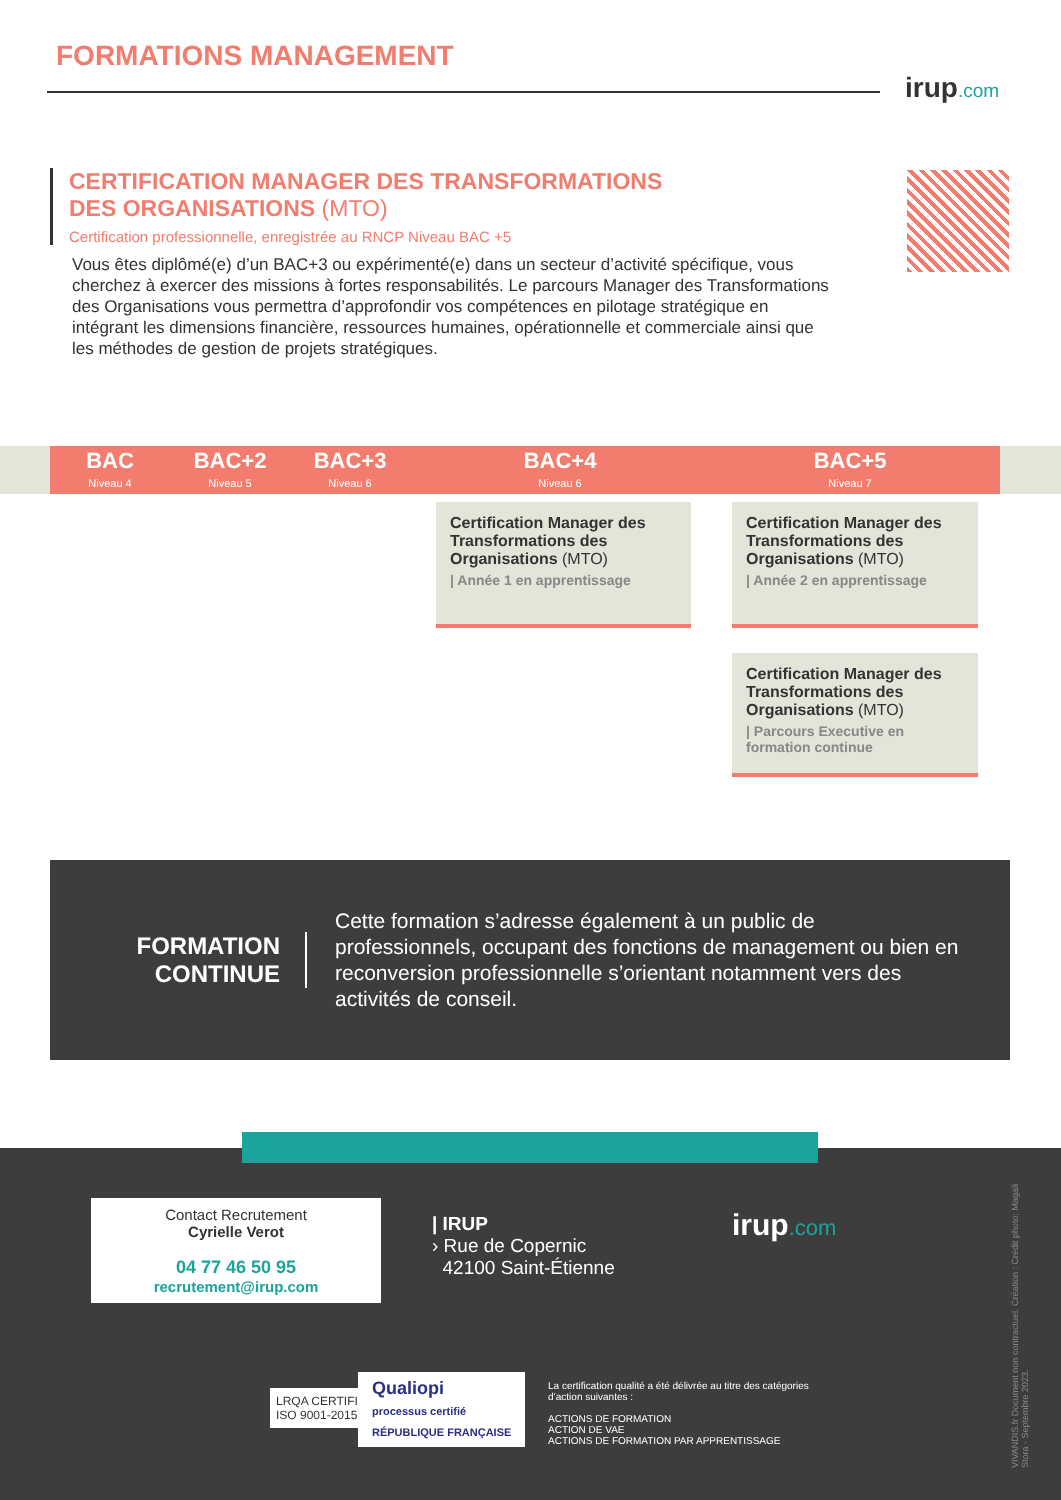FORMATIONS MANAGEMENT
irup.com
CERTIFICATION MANAGER DES TRANSFORMATIONS
DES ORGANISATIONS (MTO)
Certification professionnelle, enregistrée au RNCP Niveau BAC +5
Vous êtes diplômé(e) d’un BAC+3 ou expérimenté(e) dans un secteur d’activité spécifique, vous cherchez à exercer des missions à fortes responsabilités. Le parcours Manager des Transformations des Organisations vous permettra d’approfondir vos compétences en pilotage stratégique en intégrant les dimensions financière, ressources humaines, opérationnelle et commerciale ainsi que les méthodes de gestion de projets stratégiques.
BAC
Niveau 4
BAC+2
Niveau 5
BAC+3
Niveau 6
BAC+4
Niveau 6
BAC+5
Niveau 7
Certification Manager des Transformations des Organisations (MTO)
| Année 1 en apprentissage
Certification Manager des Transformations des Organisations (MTO)
| Année 2 en apprentissage
Certification Manager des Transformations des Organisations (MTO)
| Parcours Executive en formation continue
FORMATION CONTINUE
Cette formation s’adresse également à un public de professionnels, occupant des fonctions de management ou bien en reconversion professionnelle s’orientant notamment vers des activités de conseil.
Contact Recrutement
Cyrielle Verot
04 77 46 50 95
recrutement@irup.com
| IRUP
› Rue de Copernic
42100 Saint-Étienne
irup.com
LRQA CERTIFIED
ISO 9001-2015
Qualiopi
processus certifié
RÉPUBLIQUE FRANÇAISE
La certification qualité a été délivrée au titre des catégories d’action suivantes :
ACTIONS DE FORMATION
ACTION DE VAE
ACTIONS DE FORMATION PAR APPRENTISSAGE
VIVANDIS.fr Document non contractuel. Création : Crédit photo: Magali Stora - Septembre 2023.